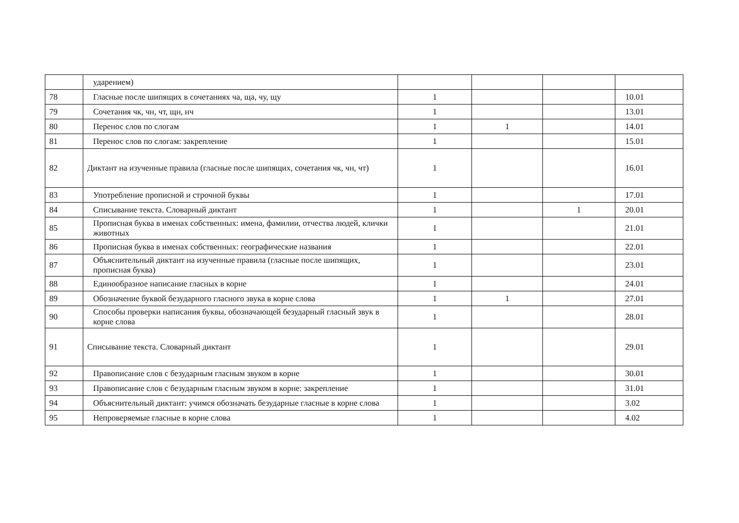| | ударением) | | | | |
| 78 | Гласные после шипящих в сочетаниях ча, ща, чу, щу | 1 | | | 10.01 |
| 79 | Сочетания чк, чн, чт, щн, нч | 1 | | | 13.01 |
| 80 | Перенос слов по слогам | 1 | 1 | | 14.01 |
| 81 | Перенос слов по слогам: закрепление | 1 | | | 15.01 |
| 82 | Диктант на изученные правила (гласные после шипящих, сочетания чк, чн, чт) | 1 | | | 16.01 |
| 83 | Употребление прописной и строчной буквы | 1 | | | 17.01 |
| 84 | Списывание текста. Словарный диктант | 1 | | 1 | 20.01 |
| 85 | Прописная буква в именах собственных: имена, фамилии, отчества людей, клички животных | 1 | | | 21.01 |
| 86 | Прописная буква в именах собственных: географические названия | 1 | | | 22.01 |
| 87 | Объяснительный диктант на изученные правила (гласные после шипящих, прописная буква) | 1 | | | 23.01 |
| 88 | Единообразное написание гласных в корне | 1 | | | 24.01 |
| 89 | Обозначение буквой безударного гласного звука в корне слова | 1 | 1 | | 27.01 |
| 90 | Способы проверки написания буквы, обозначающей безударный гласный звук в корне слова | 1 | | | 28.01 |
| 91 | Списывание текста. Словарный диктант | 1 | | | 29.01 |
| 92 | Правописание слов с безударным гласным звуком в корне | 1 | | | 30.01 |
| 93 | Правописание слов с безударным гласным звуком в корне: закрепление | 1 | | | 31.01 |
| 94 | Объяснительный диктант: учимся обозначать безударные гласные в корне слова | 1 | | | 3.02 |
| 95 | Непроверяемые гласные в корне слова | 1 | | | 4.02 |